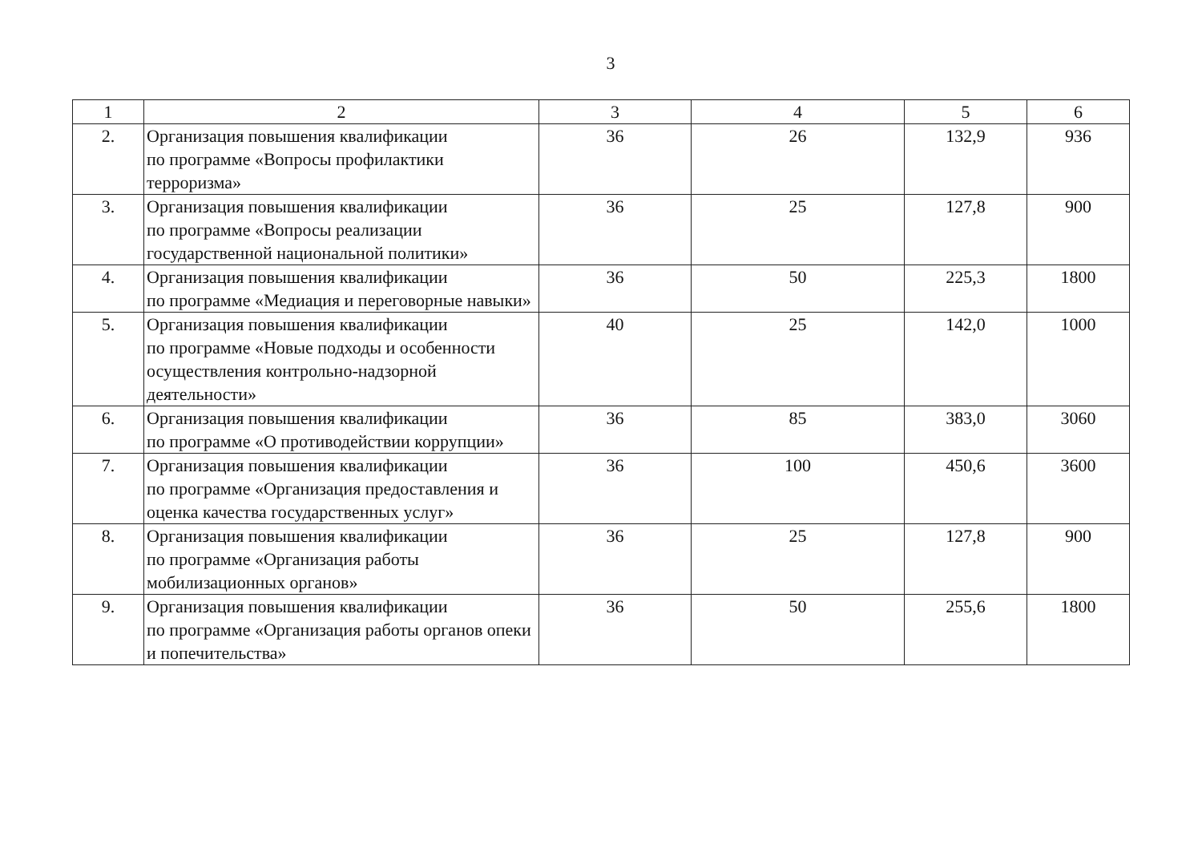3
| 1 | 2 | 3 | 4 | 5 | 6 |
| --- | --- | --- | --- | --- | --- |
| 2. | Организация повышения квалификации по программе «Вопросы профилактики терроризма» | 36 | 26 | 132,9 | 936 |
| 3. | Организация повышения квалификации по программе «Вопросы реализации государственной национальной политики» | 36 | 25 | 127,8 | 900 |
| 4. | Организация повышения квалификации по программе «Медиация и переговорные навыки» | 36 | 50 | 225,3 | 1800 |
| 5. | Организация повышения квалификации по программе «Новые подходы и особенности осуществления контрольно-надзорной деятельности» | 40 | 25 | 142,0 | 1000 |
| 6. | Организация повышения квалификации по программе «О противодействии коррупции» | 36 | 85 | 383,0 | 3060 |
| 7. | Организация повышения квалификации по программе «Организация предоставления и оценка качества государственных услуг» | 36 | 100 | 450,6 | 3600 |
| 8. | Организация повышения квалификации по программе «Организация работы мобилизационных органов» | 36 | 25 | 127,8 | 900 |
| 9. | Организация повышения квалификации по программе «Организация работы органов опеки и попечительства» | 36 | 50 | 255,6 | 1800 |